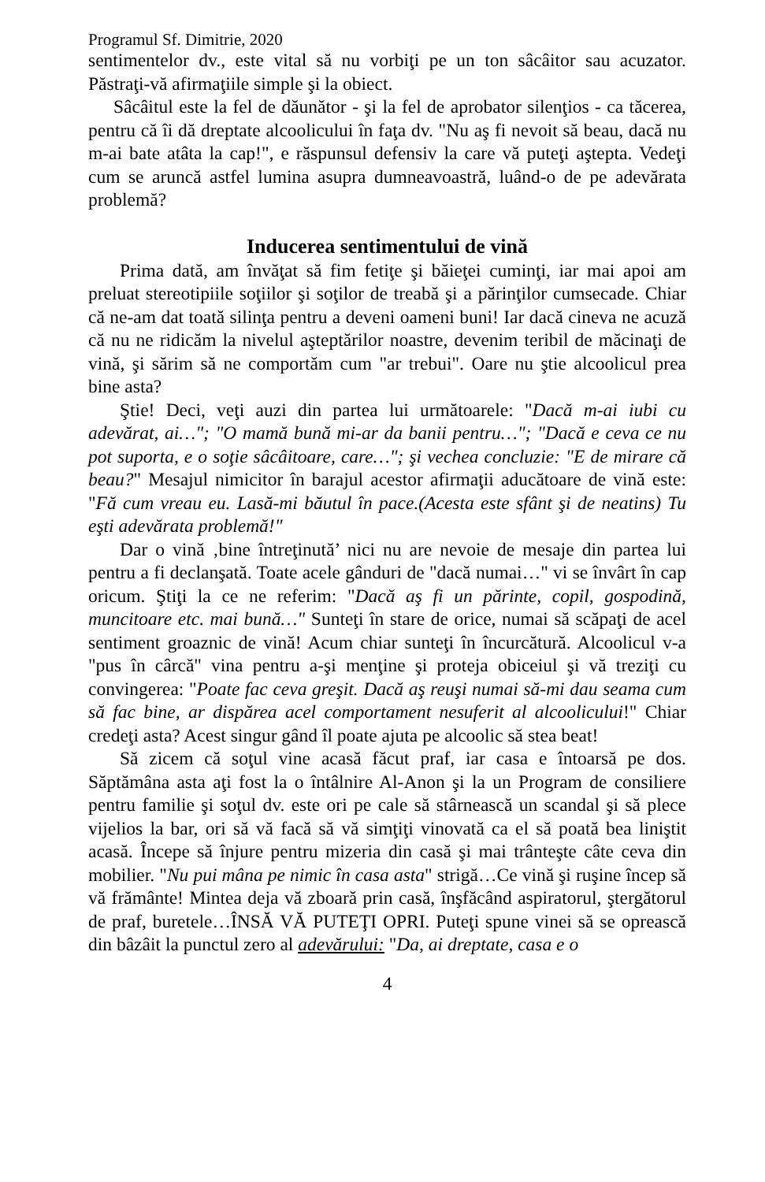Programul Sf. Dimitrie, 2020
sentimentelor dv., este vital să nu vorbiţi pe un ton sâcâitor sau acuzator. Păstraţi-vă afirmaţiile simple şi la obiect.
Sâcâitul este la fel de dăunător - şi la fel de aprobator silenţios - ca tăcerea, pentru că îi dă dreptate alcoolicului în faţa dv. "Nu aş fi nevoit să beau, dacă nu m-ai bate atâta la cap!", e răspunsul defensiv la care vă puteţi aştepta. Vedeţi cum se aruncă astfel lumina asupra dumneavoastră, luând-o de pe adevărata problemă?
Inducerea sentimentului de vină
Prima dată, am învăţat să fim fetiţe şi băieţei cuminţi, iar mai apoi am preluat stereotipiile soţiilor şi soţilor de treabă şi a părinţilor cumsecade. Chiar că ne-am dat toată silinţa pentru a deveni oameni buni! Iar dacă cineva ne acuză că nu ne ridicăm la nivelul aşteptărilor noastre, devenim teribil de măcinaţi de vină, şi sărim să ne comportăm cum "ar trebui". Oare nu ştie alcoolicul prea bine asta?
Ştie! Deci, veţi auzi din partea lui următoarele: "Dacă m-ai iubi cu adevărat, ai…"; "O mamă bună mi-ar da banii pentru…"; "Dacă e ceva ce nu pot suporta, e o soţie sâcâitoare, care…"; şi vechea concluzie: "E de mirare că beau?" Mesajul nimicitor în barajul acestor afirmaţii aducătoare de vină este: "Fă cum vreau eu. Lasă-mi băutul în pace.(Acesta este sfânt şi de neatins) Tu eşti adevărata problemă!"
Dar o vină ‚bine întreţinută’ nici nu are nevoie de mesaje din partea lui pentru a fi declanşată. Toate acele gânduri de "dacă numai…" vi se învârt în cap oricum. Ştiţi la ce ne referim: "Dacă aş fi un părinte, copil, gospodină, muncitoare etc. mai bună…" Sunteţi în stare de orice, numai să scăpaţi de acel sentiment groaznic de vină! Acum chiar sunteţi în încurcătură. Alcoolicul v-a "pus în cârcă" vina pentru a-şi menţine şi proteja obiceiul şi vă treziţi cu convingerea: "Poate fac ceva greşit. Dacă aş reuşi numai să-mi dau seama cum să fac bine, ar dispărea acel comportament nesuferit al alcoolicului!" Chiar credeţi asta? Acest singur gând îl poate ajuta pe alcoolic să stea beat!
Să zicem că soţul vine acasă făcut praf, iar casa e întoarsă pe dos. Săptămâna asta aţi fost la o întâlnire Al-Anon şi la un Program de consiliere pentru familie şi soţul dv. este ori pe cale să stârnească un scandal şi să plece vijelios la bar, ori să vă facă să vă simţiţi vinovată ca el să poată bea liniştit acasă. Începe să înjure pentru mizeria din casă şi mai trânteşte câte ceva din mobilier. "Nu pui mâna pe nimic în casa asta" strigă…Ce vină şi ruşine încep să vă frământe! Mintea deja vă zboară prin casă, înşfăcând aspiratorul, ştergătorul de praf, buretele…ÎNSĂ VĂ PUTEŢI OPRI. Puteţi spune vinei să se oprească din bâzâit la punctul zero al adevărului: "Da, ai dreptate, casa e o
4